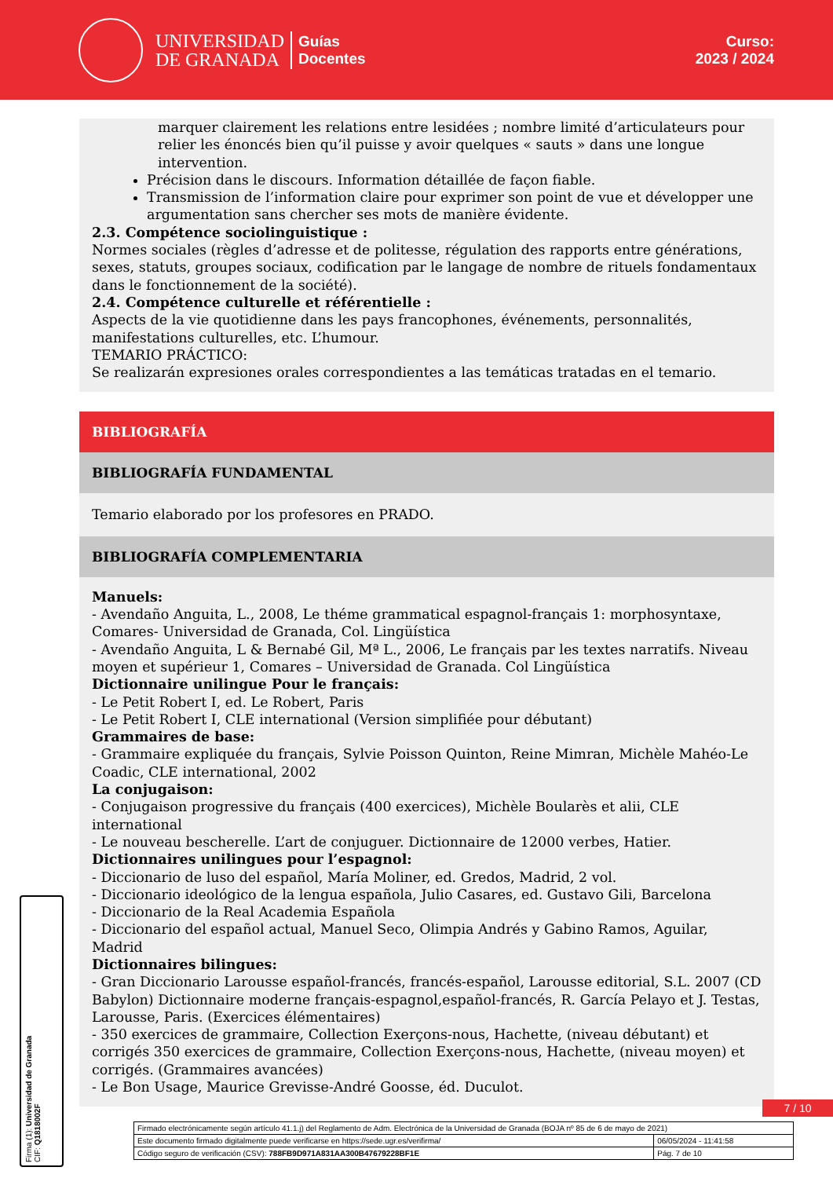UNIVERSIDAD
DE GRANADA
Guías
Docentes
Curso:
2023 / 2024
marquer clairement les relations entre lesidées ; nombre limité d’articulateurs pour relier les énoncés bien qu’il puisse y avoir quelques « sauts » dans une longue intervention.
Précision dans le discours. Information détaillée de façon fiable.
Transmission de l’information claire pour exprimer son point de vue et développer une argumentation sans chercher ses mots de manière évidente.
2.3. Compétence sociolinguistique :
Normes sociales (règles d’adresse et de politesse, régulation des rapports entre générations, sexes, statuts, groupes sociaux, codification par le langage de nombre de rituels fondamentaux dans le fonctionnement de la société).
2.4. Compétence culturelle et référentielle :
Aspects de la vie quotidienne dans les pays francophones, événements, personnalités, manifestations culturelles, etc. L’humour.
TEMARIO PRÁCTICO:
Se realizarán expresiones orales correspondientes a las temáticas tratadas en el temario.
BIBLIOGRAFÍA
BIBLIOGRAFÍA FUNDAMENTAL
Temario elaborado por los profesores en PRADO.
BIBLIOGRAFÍA COMPLEMENTARIA
Manuels:
- Avendaño Anguita, L., 2008, Le théme grammatical espagnol-français 1: morphosyntaxe, Comares- Universidad de Granada, Col. Lingüística
- Avendaño Anguita, L & Bernabé Gil, Mª L., 2006, Le français par les textes narratifs. Niveau moyen et supérieur 1, Comares – Universidad de Granada. Col Lingüística
Dictionnaire unilingue Pour le français:
- Le Petit Robert I, ed. Le Robert, Paris
- Le Petit Robert I, CLE international (Version simplifiée pour débutant)
Grammaires de base:
- Grammaire expliquée du français, Sylvie Poisson Quinton, Reine Mimran, Michèle Mahéo-Le Coadic, CLE international, 2002
La conjugaison:
- Conjugaison progressive du français (400 exercices), Michèle Boularès et alii, CLE international
- Le nouveau bescherelle. L’art de conjuguer. Dictionnaire de 12000 verbes, Hatier.
Dictionnaires unilingues pour l’espagnol:
- Diccionario de luso del español, María Moliner, ed. Gredos, Madrid, 2 vol.
- Diccionario ideológico de la lengua española, Julio Casares, ed. Gustavo Gili, Barcelona
- Diccionario de la Real Academia Española
- Diccionario del español actual, Manuel Seco, Olimpia Andrés y Gabino Ramos, Aguilar, Madrid
Dictionnaires bilingues:
- Gran Diccionario Larousse español-francés, francés-español, Larousse editorial, S.L. 2007 (CD Babylon) Dictionnaire moderne français-espagnol,español-francés, R. García Pelayo et J. Testas, Larousse, Paris. (Exercices élémentaires)
- 350 exercices de grammaire, Collection Exerçons-nous, Hachette, (niveau débutant) et corrigés 350 exercices de grammaire, Collection Exerçons-nous, Hachette, (niveau moyen) et corrigés. (Grammaires avancées)
- Le Bon Usage, Maurice Grevisse-André Goosse, éd. Duculot.
Firma (1): Universidad de Granada
CIF: Q1818002F
7 / 10
| Firmado electrónicamente según artículo 41.1.j) del Reglamento de Adm. Electrónica de la Universidad de Granada (BOJA nº 85 de 6 de mayo de 2021) | |
| Este documento firmado digitalmente puede verificarse en https://sede.ugr.es/verifirma/ | 06/05/2024 - 11:41:58 |
| Código seguro de verificación (CSV): 788FB9D971A831AA300B47679228BF1E | Pág. 7 de 10 |